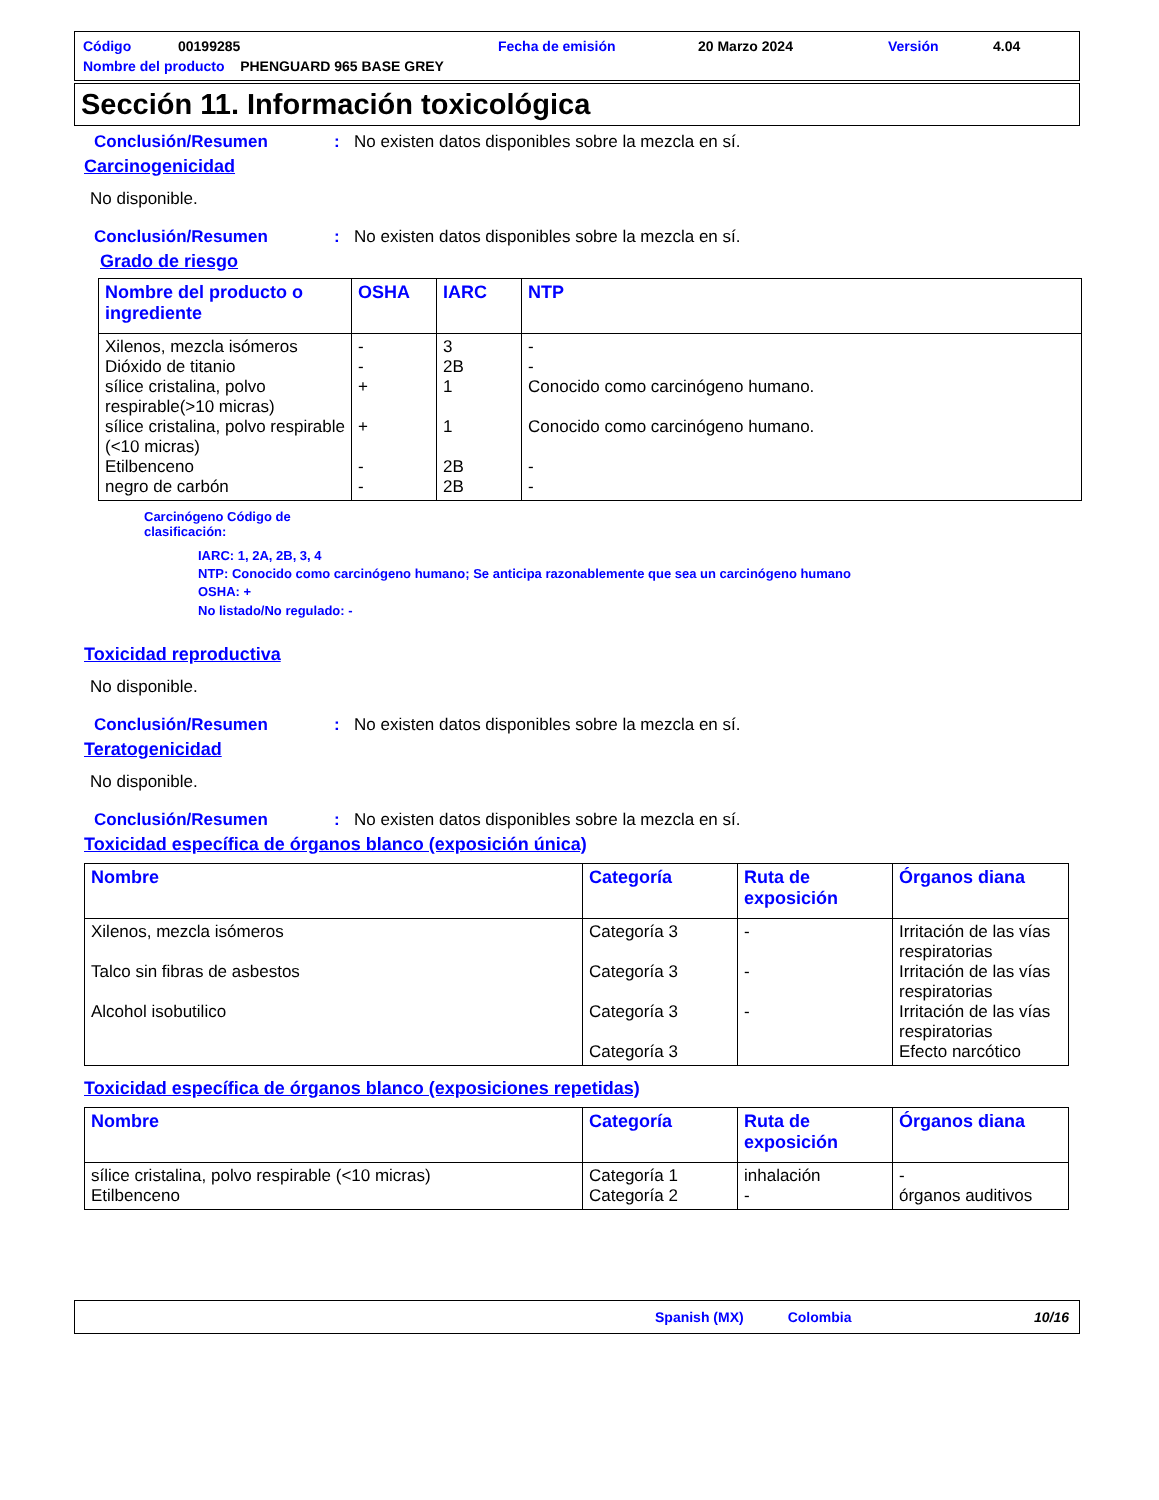| Código | 00199285 | Fecha de emisión | 20 Marzo 2024 | Versión | 4.04 |
| Nombre del producto PHENGUARD 965 BASE GREY | | | | | |
Sección 11. Información toxicológica
Conclusión/Resumen: No existen datos disponibles sobre la mezcla en sí.
Carcinogenicidad
No disponible.
Conclusión/Resumen: No existen datos disponibles sobre la mezcla en sí.
Grado de riesgo
| Nombre del producto o ingrediente | OSHA | IARC | NTP |
| --- | --- | --- | --- |
| Xilenos, mezcla isómeros Dióxido de titanio sílice cristalina, polvo respirable(>10 micras) sílice cristalina, polvo respirable (<10 micras) Etilbenceno negro de carbón | - - + + - - | 3 2B 1 1 2B 2B | - - Conocido como carcinógeno humano. Conocido como carcinógeno humano. - - |
Carcinógeno Código de
clasificación:
IARC: 1, 2A, 2B, 3, 4
NTP: Conocido como carcinógeno humano; Se anticipa razonablemente que sea un carcinógeno humano
OSHA: +
No listado/No regulado: -
Toxicidad reproductiva
No disponible.
Conclusión/Resumen: No existen datos disponibles sobre la mezcla en sí.
Teratogenicidad
No disponible.
Conclusión/Resumen: No existen datos disponibles sobre la mezcla en sí.
Toxicidad específica de órganos blanco (exposición única)
| Nombre | Categoría | Ruta de exposición | Órganos diana |
| --- | --- | --- | --- |
| Xilenos, mezcla isómeros Talco sin fibras de asbestos Alcohol isobutilico | Categoría 3 Categoría 3 Categoría 3 Categoría 3 | - - - | Irritación de las vías respiratorias Irritación de las vías respiratorias Irritación de las vías respiratorias Efecto narcótico |
Toxicidad específica de órganos blanco (exposiciones repetidas)
| Nombre | Categoría | Ruta de exposición | Órganos diana |
| --- | --- | --- | --- |
| sílice cristalina, polvo respirable (<10 micras) Etilbenceno | Categoría 1 Categoría 2 | inhalación - | - órganos auditivos |
Spanish (MX) Colombia 10/16